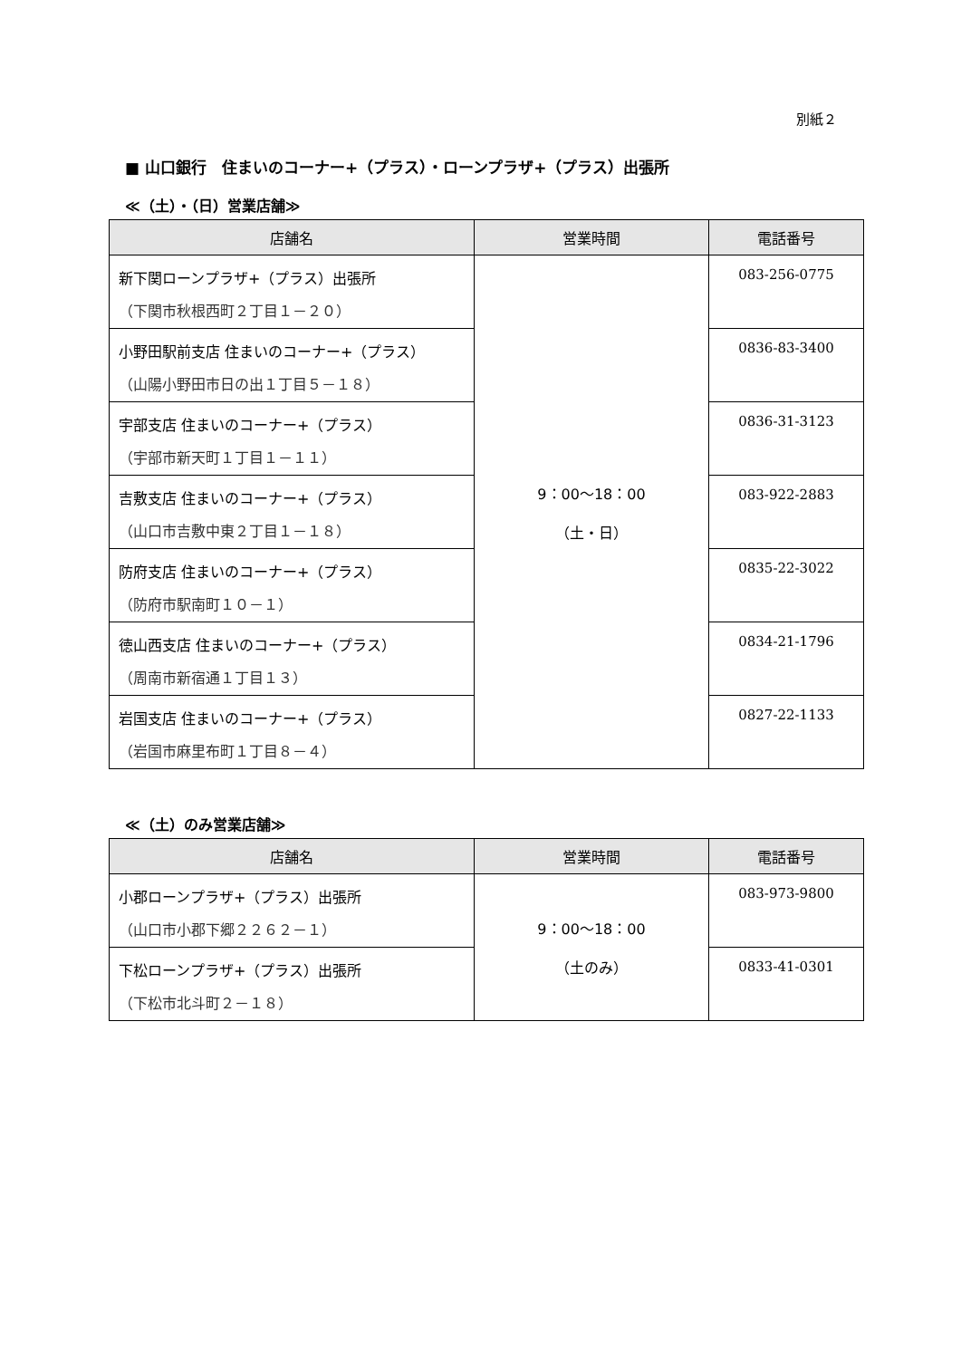別紙２
■ 山口銀行　住まいのコーナー+（プラス）・ローンプラザ+（プラス）出張所
≪（土）・（日）営業店舗≫
| 店舗名 | 営業時間 | 電話番号 |
| --- | --- | --- |
| 新下関ローンプラザ+（プラス）出張所 （下関市秋根西町２丁目１－２０） | 9：00～18：00 （土・日） | 083-256-0775 |
| 小野田駅前支店 住まいのコーナー+（プラス） （山陽小野田市日の出１丁目５－１８） | | 0836-83-3400 |
| 宇部支店 住まいのコーナー+（プラス） （宇部市新天町１丁目１－１１） | | 0836-31-3123 |
| 吉敷支店 住まいのコーナー+（プラス） （山口市吉敷中東２丁目１－１８） | | 083-922-2883 |
| 防府支店 住まいのコーナー+（プラス） （防府市駅南町１０－１） | | 0835-22-3022 |
| 徳山西支店 住まいのコーナー+（プラス） （周南市新宿通１丁目１３） | | 0834-21-1796 |
| 岩国支店 住まいのコーナー+（プラス） （岩国市麻里布町１丁目８－４） | | 0827-22-1133 |
≪（土）のみ営業店舗≫
| 店舗名 | 営業時間 | 電話番号 |
| --- | --- | --- |
| 小郡ローンプラザ+（プラス）出張所 （山口市小郡下郷２２６２－１） | 9：00～18：00 （土のみ） | 083-973-9800 |
| 下松ローンプラザ+（プラス）出張所 （下松市北斗町２－１８） | | 0833-41-0301 |